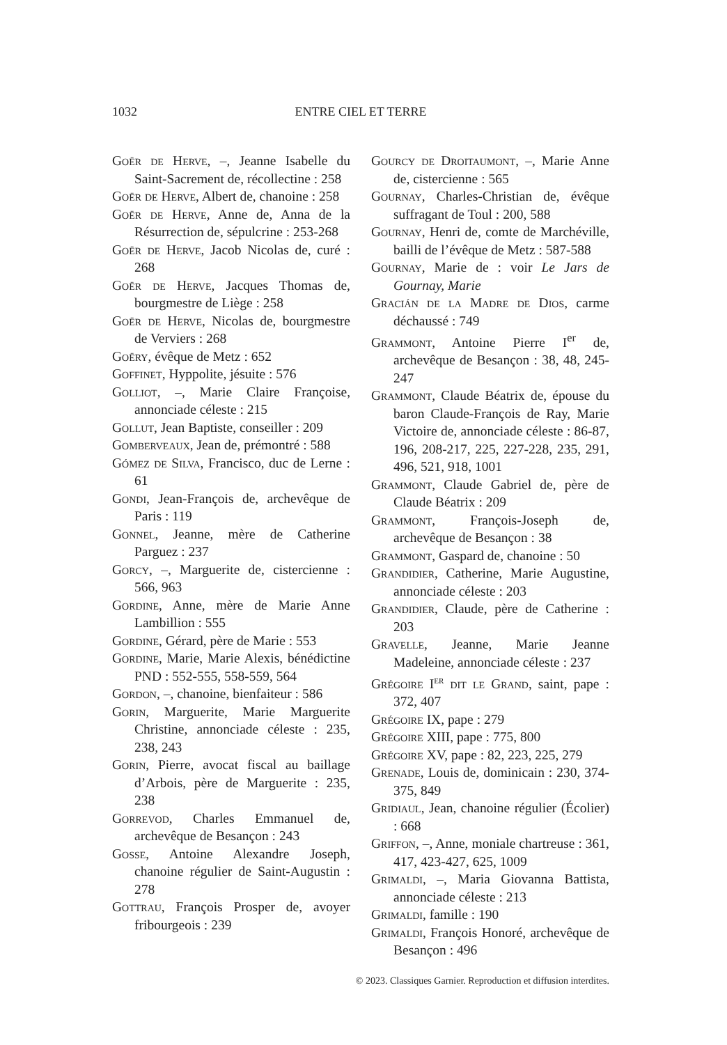1032 ENTRE CIEL ET TERRE
Goër de Herve, –, Jeanne Isabelle du Saint-Sacrement de, récollectine : 258
Goër de Herve, Albert de, chanoine : 258
Goër de Herve, Anne de, Anna de la Résurrection de, sépulcrine : 253-268
Goër de Herve, Jacob Nicolas de, curé : 268
Goër de Herve, Jacques Thomas de, bourgmestre de Liège : 258
Goër de Herve, Nicolas de, bourgmestre de Verviers : 268
Goëry, évêque de Metz : 652
Goffinet, Hyppolite, jésuite : 576
Golliot, –, Marie Claire Françoise, annonciade céleste : 215
Gollut, Jean Baptiste, conseiller : 209
Gomberveaux, Jean de, prémontré : 588
Gómez de Silva, Francisco, duc de Lerne : 61
Gondi, Jean-François de, archevêque de Paris : 119
Gonnel, Jeanne, mère de Catherine Parguez : 237
Gorcy, –, Marguerite de, cistercienne : 566, 963
Gordine, Anne, mère de Marie Anne Lambillion : 555
Gordine, Gérard, père de Marie : 553
Gordine, Marie, Marie Alexis, bénédictine PND : 552-555, 558-559, 564
Gordon, –, chanoine, bienfaiteur : 586
Gorin, Marguerite, Marie Marguerite Christine, annonciade céleste : 235, 238, 243
Gorin, Pierre, avocat fiscal au baillage d’Arbois, père de Marguerite : 235, 238
Gorrevod, Charles Emmanuel de, archevêque de Besançon : 243
Gosse, Antoine Alexandre Joseph, chanoine régulier de Saint-Augustin : 278
Gottrau, François Prosper de, avoyer fribourgeois : 239
Gourcy de Droitaumont, –, Marie Anne de, cistercienne : 565
Gournay, Charles-Christian de, évêque suffragant de Toul : 200, 588
Gournay, Henri de, comte de Marchéville, bailli de l’évêque de Metz : 587-588
Gournay, Marie de : voir Le Jars de Gournay, Marie
Gracián de la Madre de Dios, carme déchaussé : 749
Grammont, Antoine Pierre I<sup>er</sup> de, archevêque de Besançon : 38, 48, 245-247
Grammont, Claude Béatrix de, épouse du baron Claude-François de Ray, Marie Victoire de, annonciade céleste : 86-87, 196, 208-217, 225, 227-228, 235, 291, 496, 521, 918, 1001
Grammont, Claude Gabriel de, père de Claude Béatrix : 209
Grammont, François-Joseph de, archevêque de Besançon : 38
Grammont, Gaspard de, chanoine : 50
Grandidier, Catherine, Marie Augustine, annonciade céleste : 203
Grandidier, Claude, père de Catherine : 203
Gravelle, Jeanne, Marie Jeanne Madeleine, annonciade céleste : 237
Grégoire I<sup>er</sup> dit le Grand, saint, pape : 372, 407
Grégoire IX, pape : 279
Grégoire XIII, pape : 775, 800
Grégoire XV, pape : 82, 223, 225, 279
Grenade, Louis de, dominicain : 230, 374-375, 849
Gridiaul, Jean, chanoine régulier (Écolier) : 668
Griffon, –, Anne, moniale chartreuse : 361, 417, 423-427, 625, 1009
Grimaldi, –, Maria Giovanna Battista, annonciade céleste : 213
Grimaldi, famille : 190
Grimaldi, François Honoré, archevêque de Besançon : 496
© 2023. Classiques Garnier. Reproduction et diffusion interdites.